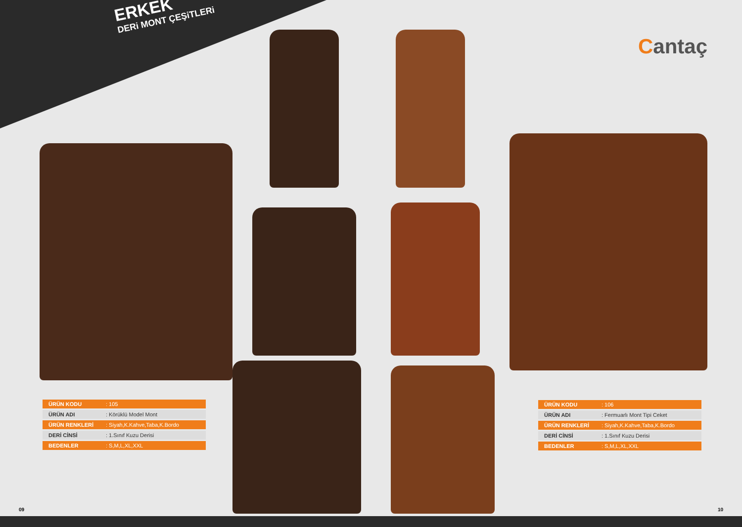ERKEK
DERi MONT ÇEŞiTLERi
Cantaç
| ÜRÜN KODU | : 105 |
| ÜRÜN ADI | : Körüklü Model Mont |
| ÜRÜN RENKLERİ | : Siyah,K.Kahve,Taba,K.Bordo |
| DERİ CİNSİ | : 1.Sınıf Kuzu Derisi |
| BEDENLER | : S,M,L,XL,XXL |
| ÜRÜN KODU | : 106 |
| ÜRÜN ADI | : Fermuarlı Mont Tipi Ceket |
| ÜRÜN RENKLERİ | : Siyah,K.Kahve,Taba,K.Bordo |
| DERİ CİNSİ | : 1.Sınıf Kuzu Derisi |
| BEDENLER | : S,M,L,XL,XXL |
09 10